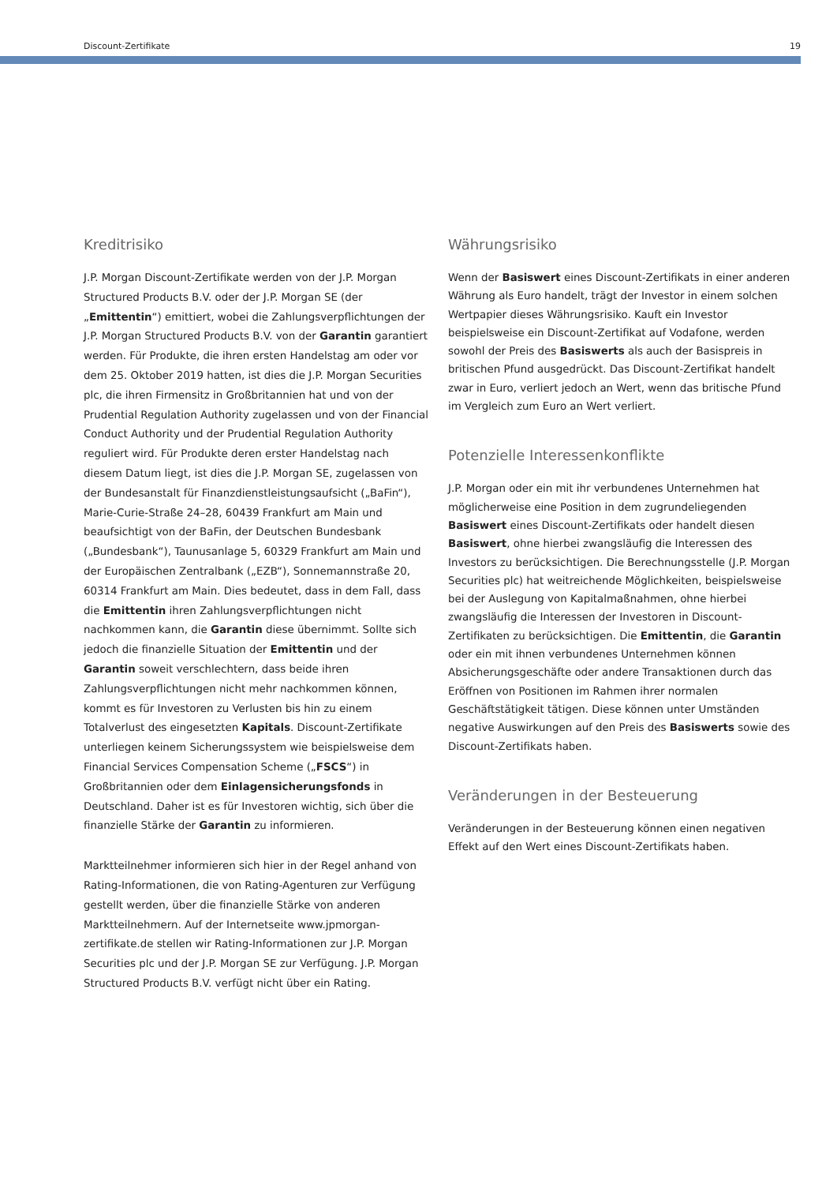Discount-Zertifikate 19
Kreditrisiko
J.P. Morgan Discount-Zertifikate werden von der J.P. Morgan Structured Products B.V. oder der J.P. Morgan SE (der „Emittentin“) emittiert, wobei die Zahlungsverpflichtungen der J.P. Morgan Structured Products B.V. von der Garantin garantiert werden. Für Produkte, die ihren ersten Handelstag am oder vor dem 25. Oktober 2019 hatten, ist dies die J.P. Morgan Securities plc, die ihren Firmensitz in Großbritannien hat und von der Prudential Regulation Authority zugelassen und von der Financial Conduct Authority und der Prudential Regulation Authority reguliert wird. Für Produkte deren erster Handelstag nach diesem Datum liegt, ist dies die J.P. Morgan SE, zugelassen von der Bundesanstalt für Finanzdienstleistungsaufsicht („BaFin“), Marie-Curie-Straße 24–28, 60439 Frankfurt am Main und beaufsichtigt von der BaFin, der Deutschen Bundesbank („Bundesbank“), Taunusanlage 5, 60329 Frankfurt am Main und der Europäischen Zentralbank („EZB“), Sonnemannstraße 20, 60314 Frankfurt am Main. Dies bedeutet, dass in dem Fall, dass die Emittentin ihren Zahlungsverpflichtungen nicht nachkommen kann, die Garantin diese übernimmt. Sollte sich jedoch die finanzielle Situation der Emittentin und der Garantin soweit verschlechtern, dass beide ihren Zahlungsverpflichtungen nicht mehr nachkommen können, kommt es für Investoren zu Verlusten bis hin zu einem Totalverlust des eingesetzten Kapitals. Discount-Zertifikate unterliegen keinem Sicherungssystem wie beispielsweise dem Financial Services Compensation Scheme („FSCS“) in Großbritannien oder dem Einlagensicherungsfonds in Deutschland. Daher ist es für Investoren wichtig, sich über die finanzielle Stärke der Garantin zu informieren.
Marktteilnehmer informieren sich hier in der Regel anhand von Rating-Informationen, die von Rating-Agenturen zur Verfügung gestellt werden, über die finanzielle Stärke von anderen Marktteilnehmern. Auf der Internetseite www.jpmorgan-zertifikate.de stellen wir Rating-Informationen zur J.P. Morgan Securities plc und der J.P. Morgan SE zur Verfügung. J.P. Morgan Structured Products B.V. verfügt nicht über ein Rating.
Währungsrisiko
Wenn der Basiswert eines Discount-Zertifikats in einer anderen Währung als Euro handelt, trägt der Investor in einem solchen Wertpapier dieses Währungsrisiko. Kauft ein Investor beispielsweise ein Discount-Zertifikat auf Vodafone, werden sowohl der Preis des Basiswerts als auch der Basispreis in britischen Pfund ausgedrückt. Das Discount-Zertifikat handelt zwar in Euro, verliert jedoch an Wert, wenn das britische Pfund im Vergleich zum Euro an Wert verliert.
Potenzielle Interessenkonflikte
J.P. Morgan oder ein mit ihr verbundenes Unternehmen hat möglicherweise eine Position in dem zugrundeliegenden Basiswert eines Discount-Zertifikats oder handelt diesen Basiswert, ohne hierbei zwangsläufig die Interessen des Investors zu berücksichtigen. Die Berechnungsstelle (J.P. Morgan Securities plc) hat weitreichende Möglichkeiten, beispielsweise bei der Auslegung von Kapitalmaßnahmen, ohne hierbei zwangsläufig die Interessen der Investoren in Discount-Zertifikaten zu berücksichtigen. Die Emittentin, die Garantin oder ein mit ihnen verbundenes Unternehmen können Absicherungsgeschäfte oder andere Transaktionen durch das Eröffnen von Positionen im Rahmen ihrer normalen Geschäftstätigkeit tätigen. Diese können unter Umständen negative Auswirkungen auf den Preis des Basiswerts sowie des Discount-Zertifikats haben.
Veränderungen in der Besteuerung
Veränderungen in der Besteuerung können einen negativen Effekt auf den Wert eines Discount-Zertifikats haben.